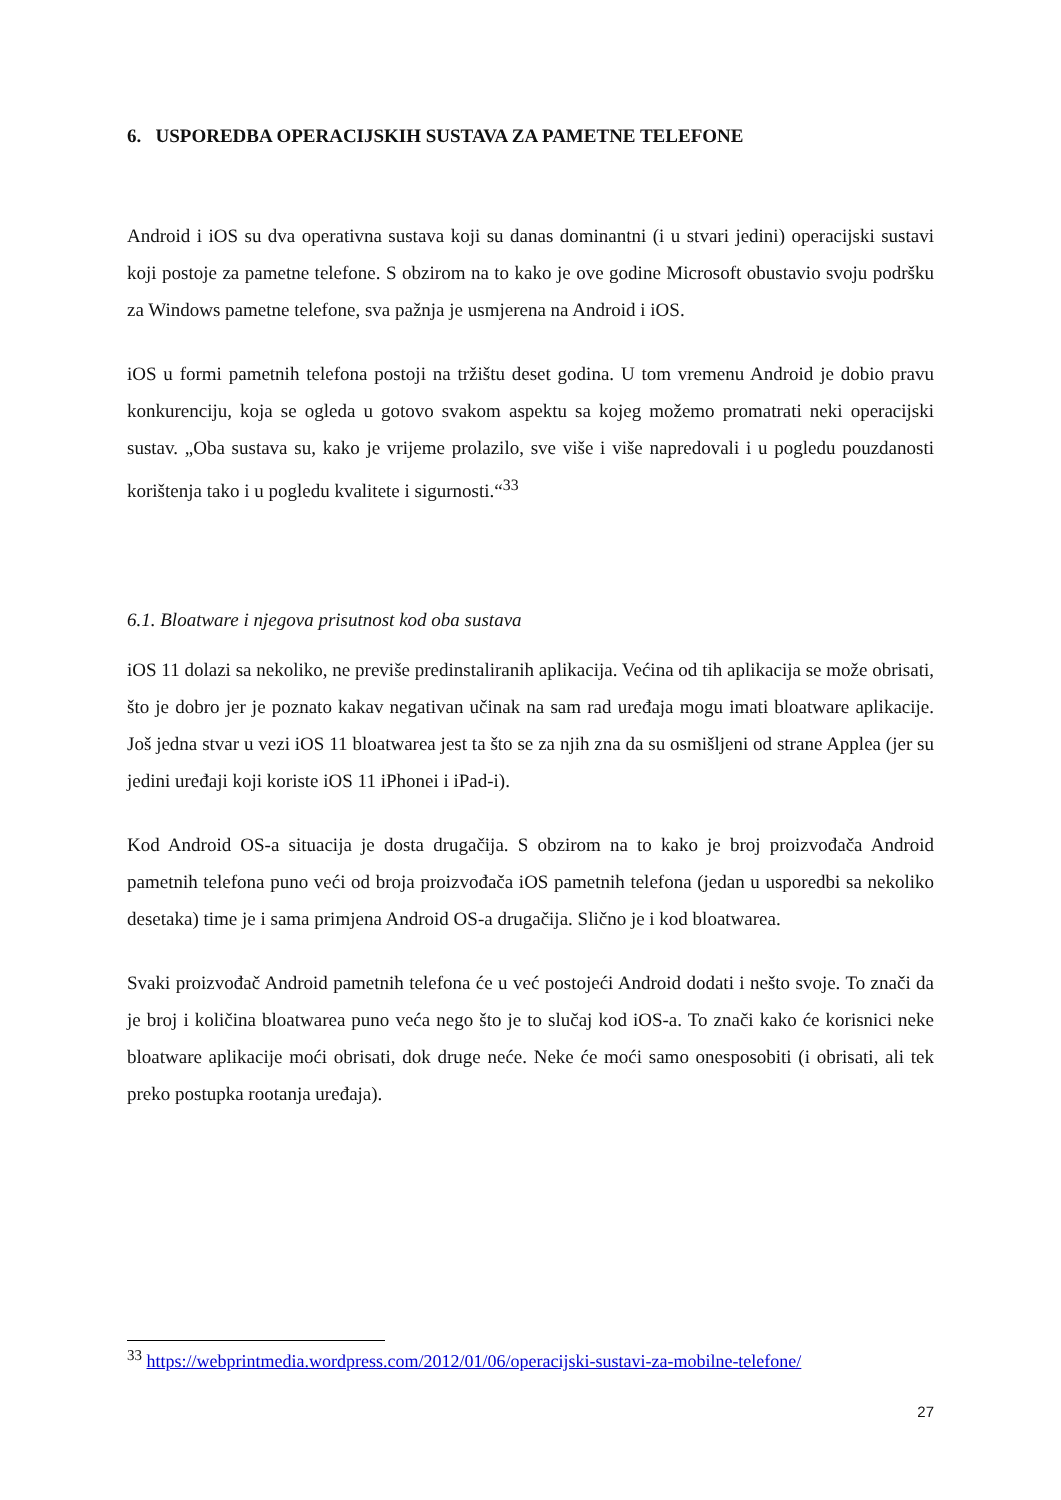6. USPOREDBA OPERACIJSKIH SUSTAVA ZA PAMETNE TELEFONE
Android i iOS su dva operativna sustava koji su danas dominantni (i u stvari jedini) operacijski sustavi koji postoje za pametne telefone. S obzirom na to kako je ove godine Microsoft obustavio svoju podršku za Windows pametne telefone, sva pažnja je usmjerena na Android i iOS.
iOS u formi pametnih telefona postoji na tržištu deset godina. U tom vremenu Android je dobio pravu konkurenciju, koja se ogleda u gotovo svakom aspektu sa kojeg možemo promatrati neki operacijski sustav. „Oba sustava su, kako je vrijeme prolazilo, sve više i više napredovali i u pogledu pouzdanosti korištenja tako i u pogledu kvalitete i sigurnosti.“<sup>33</sup>
6.1. Bloatware i njegova prisutnost kod oba sustava
iOS 11 dolazi sa nekoliko, ne previše predinstaliranih aplikacija. Većina od tih aplikacija se može obrisati, što je dobro jer je poznato kakav negativan učinak na sam rad uređaja mogu imati bloatware aplikacije. Još jedna stvar u vezi iOS 11 bloatwarea jest ta što se za njih zna da su osmišljeni od strane Applea (jer su jedini uređaji koji koriste iOS 11 iPhonei i iPad-i).
Kod Android OS-a situacija je dosta drugačija. S obzirom na to kako je broj proizvođača Android pametnih telefona puno veći od broja proizvođača iOS pametnih telefona (jedan u usporedbi sa nekoliko desetaka) time je i sama primjena Android OS-a drugačija. Slično je i kod bloatwarea.
Svaki proizvođač Android pametnih telefona će u već postojeći Android dodati i nešto svoje. To znači da je broj i količina bloatwarea puno veća nego što je to slučaj kod iOS-a. To znači kako će korisnici neke bloatware aplikacije moći obrisati, dok druge neće. Neke će moći samo onesposobiti (i obrisati, ali tek preko postupka rootanja uređaja).
<sup>33</sup> https://webprintmedia.wordpress.com/2012/01/06/operacijski-sustavi-za-mobilne-telefone/
27